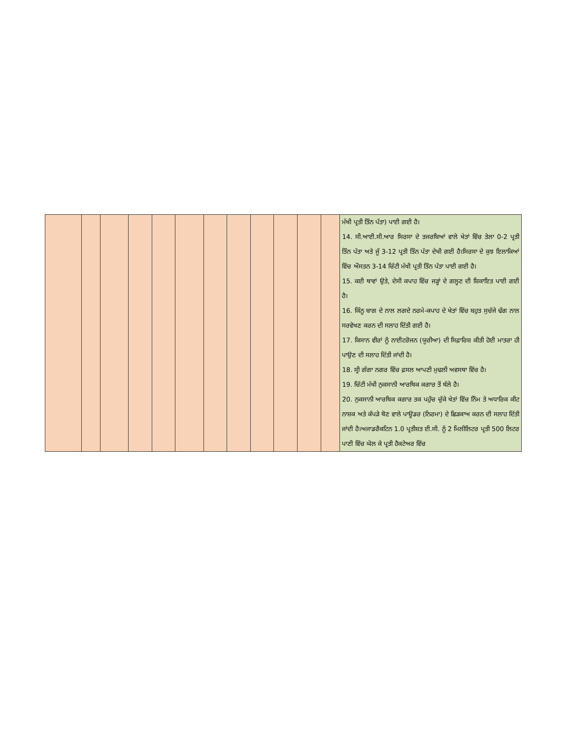| | | | | | | | | | | | | ਮੱਖੀ ਪ੍ਰਤੀ ਤਿੰਨ ਪੱਤਾ) ਪਾਈ ਗਈ ਹੈ। 14. ਸੀ.ਆਈ.ਸੀ.ਆਰ ਸਿਰਸਾ ਦੇ ਤਜਰਬਿਆਂ ਵਾਲੇ ਖੇਤਾਂ ਵਿੱਚ ਤੇਲਾ 0-2 ਪ੍ਰਤੀ ਤਿੰਨ ਪੱਤਾ ਅਤੇ ਜੂੰ 3-12 ਪ੍ਰਤੀ ਤਿੰਨ ਪੱਤਾ ਦੇਖੀ ਗਈ ਹੈ।ਸਿਰਸਾ ਦੇ ਕੁਝ ਇਲਾਕਿਆਂ ਵਿੱਚ ਔਸਤਨ 3-14 ਚਿੱਟੀ ਮੱਖੀ ਪ੍ਰਤੀ ਤਿੰਨ ਪੱਤਾ ਪਾਈ ਗਈ ਹੈ। 15. ਕਈ ਥਾਵਾਂ ਉਤੇ, ਦੇਸੀ ਕਪਾਹ ਵਿੱਚ ਜੜ੍ਹਾਂ ਦੇ ਗਲ੍ਹਣ ਦੀ ਸ਼ਿਕਾਇਤ ਪਾਈ ਗਈ ਹੈ। 16. ਕਿੰਨੂ ਬਾਗ ਦੇ ਨਾਲ ਲਗਦੇ ਨਰਮੇ-ਕਪਾਹ ਦੇ ਖੇਤਾਂ ਵਿੱਚ ਬਹੁਤ ਸੁਚੱਜੇ ਢੰਗ ਨਾਲ ਸਰਵੇਖਣ ਕਰਨ ਦੀ ਸਲਾਹ ਦਿੱਤੀ ਗਈ ਹੈ। 17. ਕਿਸਾਨ ਵੀਰਾਂ ਨੂੰ ਨਾਈਟਰੋਜਨ (ਯੂਰੀਆ) ਦੀ ਸਿਫ਼ਾਰਿਸ਼ ਕੀਤੀ ਹੋਈ ਮਾਤਰਾ ਹੀ ਪਾਉਣ ਦੀ ਸਲਾਹ ਦਿੱਤੀ ਜਾਂਦੀ ਹੈ। 18. ਸ੍ਰੀ ਗੰਗਾ ਨਗਰ ਵਿੱਚ ਫ਼ਸਲ ਆਪਣੀ ਮੁਢਲੀ ਅਵਸਥਾ ਵਿੱਚ ਹੈ। 19. ਚਿੱਟੀ ਮੱਖੀ ਨੁਕਸਾਨੀ ਆਰਥਿਕ ਕਗਾਰ ਤੋਂ ਥੱਲੇ ਹੈ। 20. ਨੁਕਸਾਨੀ ਆਰਥਿਕ ਕਗਾਰ ਤਕ ਪਹੁੰਚ ਚੁੱਕੇ ਖੇਤਾਂ ਵਿੱਚ ਨਿੰਮ ਤੇ ਅਧਾਰਿਕ ਕੀਟ ਨਾਸ਼ਕ ਅਤੇ ਕੱਪੜੇ ਥੋਣ ਵਾਲੇ ਪਾਊਡਰ (ਨਿਰਮਾ) ਦੇ ਛਿੜਕਾਅ ਕਰਨ ਦੀ ਸਲਾਹ ਦਿੱਤੀ ਜਾਂਦੀ ਹੈ।ਅਜਾਡਰੈਕਟਿਨ 1.0 ਪ੍ਰਤੀਸ਼ਤ ਈ.ਸੀ. ਨੂੰ 2 ਮਿਲੀਲਿਟਰ ਪ੍ਰਤੀ 500 ਲਿਟਰ ਪਾਣੀ ਵਿੱਚ ਘੋਲ ਕੇ ਪ੍ਰਤੀ ਹੈਕਟੇਅਰ ਵਿੱਚ |